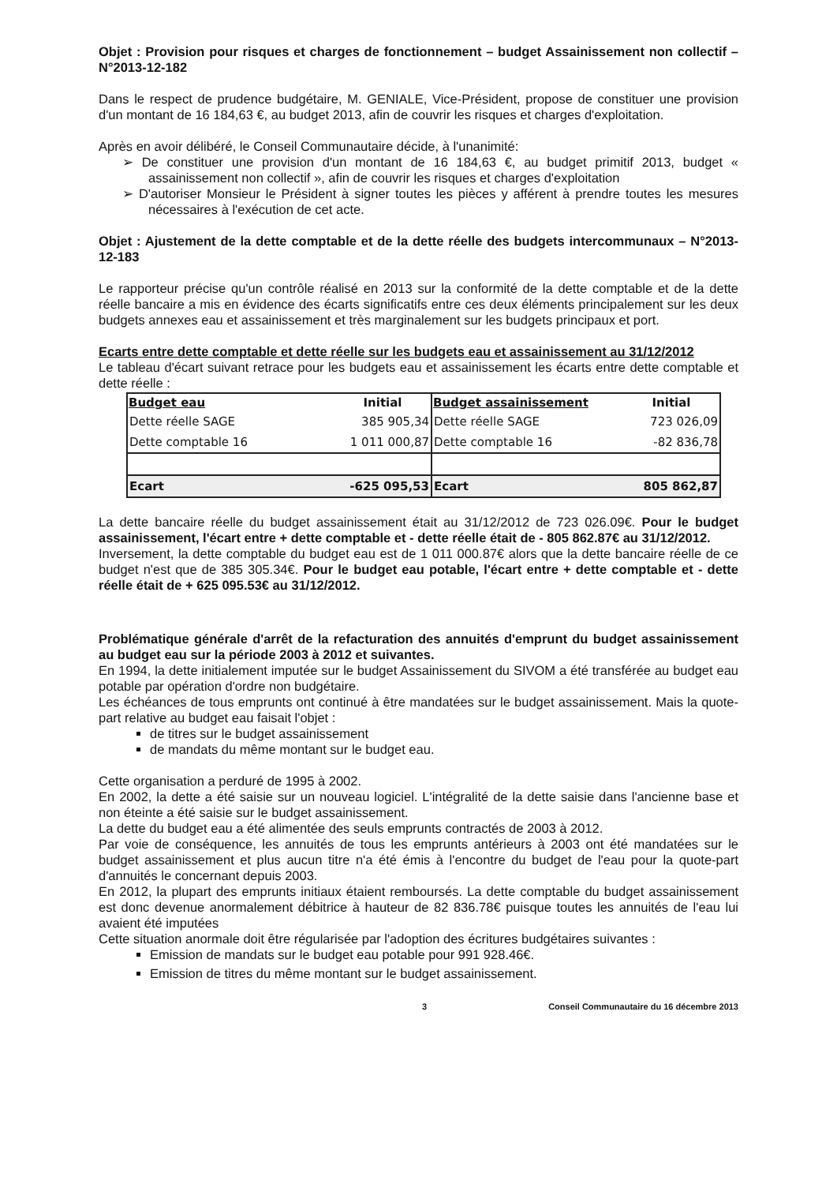Objet : Provision pour risques et charges de fonctionnement – budget Assainissement non collectif – N°2013-12-182
Dans le respect de prudence budgétaire, M. GENIALE, Vice-Président, propose de constituer une provision d'un montant de 16 184,63 €, au budget 2013, afin de couvrir les risques et charges d'exploitation.
Après en avoir délibéré, le Conseil Communautaire décide, à l'unanimité:
➢ De constituer une provision d'un montant de 16 184,63 €, au budget primitif 2013, budget « assainissement non collectif », afin de couvrir les risques et charges d'exploitation
➢ D'autoriser Monsieur le Président à signer toutes les pièces y afférent à prendre toutes les mesures nécessaires à l'exécution de cet acte.
Objet : Ajustement de la dette comptable et de la dette réelle des budgets intercommunaux – N°2013-12-183
Le rapporteur précise qu'un contrôle réalisé en 2013 sur la conformité de la dette comptable et de la dette réelle bancaire a mis en évidence des écarts significatifs entre ces deux éléments principalement sur les deux budgets annexes eau et assainissement et très marginalement sur les budgets principaux et port.
Ecarts entre dette comptable et dette réelle sur les budgets eau et assainissement au 31/12/2012
Le tableau d'écart suivant retrace pour les budgets eau et assainissement les écarts entre dette comptable et dette réelle :
| Budget eau | Initial | Budget assainissement | Initial |
| --- | --- | --- | --- |
| Dette réelle SAGE | 385 905,34 | Dette réelle SAGE | 723 026,09 |
| Dette comptable 16 | 1 011 000,87 | Dette comptable 16 | -82 836,78 |
| Ecart | -625 095,53 | Ecart | 805 862,87 |
La dette bancaire réelle du budget assainissement était au 31/12/2012 de 723 026.09€. Pour le budget assainissement, l'écart entre + dette comptable et - dette réelle était de - 805 862.87€ au 31/12/2012.
Inversement, la dette comptable du budget eau est de 1 011 000.87€ alors que la dette bancaire réelle de ce budget n'est que de 385 305.34€. Pour le budget eau potable, l'écart entre + dette comptable et - dette réelle était de + 625 095.53€ au 31/12/2012.
Problématique générale d'arrêt de la refacturation des annuités d'emprunt du budget assainissement au budget eau sur la période 2003 à 2012 et suivantes.
En 1994, la dette initialement imputée sur le budget Assainissement du SIVOM a été transférée au budget eau potable par opération d'ordre non budgétaire.
Les échéances de tous emprunts ont continué à être mandatées sur le budget assainissement. Mais la quote-part relative au budget eau faisait l'objet :
de titres sur le budget assainissement
de mandats du même montant sur le budget eau.
Cette organisation a perduré de 1995 à 2002.
En 2002, la dette a été saisie sur un nouveau logiciel. L'intégralité de la dette saisie dans l'ancienne base et non éteinte a été saisie sur le budget assainissement.
La dette du budget eau a été alimentée des seuls emprunts contractés de 2003 à 2012.
Par voie de conséquence, les annuités de tous les emprunts antérieurs à 2003 ont été mandatées sur le budget assainissement et plus aucun titre n'a été émis à l'encontre du budget de l'eau pour la quote-part d'annuités le concernant depuis 2003.
En 2012, la plupart des emprunts initiaux étaient remboursés. La dette comptable du budget assainissement est donc devenue anormalement débitrice à hauteur de 82 836.78€ puisque toutes les annuités de l'eau lui avaient été imputées
Cette situation anormale doit être régularisée par l'adoption des écritures budgétaires suivantes :
Emission de mandats sur le budget eau potable pour 991 928.46€.
Emission de titres du même montant sur le budget assainissement.
3 Conseil Communautaire du 16 décembre 2013